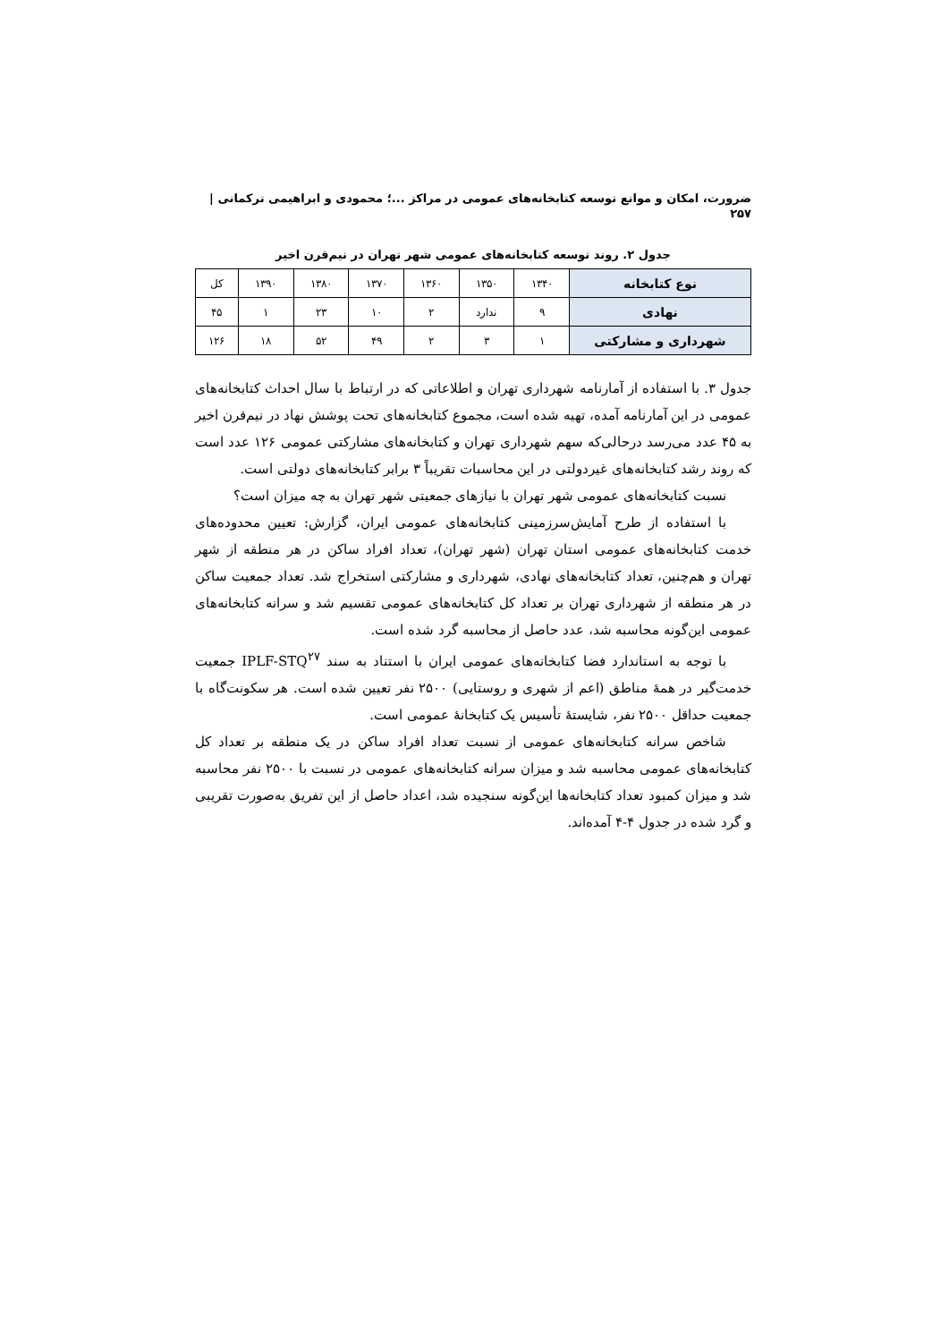ضرورت، امکان و موانع توسعه کتابخانه‌های عمومی در مراکز ...؛ محمودی و ابراهیمی ترکمانی | ۲۵۷
جدول ۲. روند توسعه کتابخانه‌های عمومی شهر تهران در نیم‌قرن اخیر
| نوع کتابخانه | ۱۳۴۰ | ۱۳۵۰ | ۱۳۶۰ | ۱۳۷۰ | ۱۳۸۰ | ۱۳۹۰ | کل |
| نهادی | ۹ | ندارد | ۲ | ۱۰ | ۲۳ | ۱ | ۴۵ |
| شهرداری و مشارکتی | ۱ | ۳ | ۲ | ۴۹ | ۵۲ | ۱۸ | ۱۲۶ |
جدول ۳. با استفاده از آمارنامه شهرداری تهران و اطلاعاتی که در ارتباط با سال احداث کتابخانه‌های عمومی در این آمارنامه آمده، تهیه شده است، مجموع کتابخانه‌های تحت پوشش نهاد در نیم‌قرن اخیر به ۴۵ عدد می‌رسد درحالی‌که سهم شهرداری تهران و کتابخانه‌های مشارکتی عمومی ۱۲۶ عدد است که روند رشد کتابخانه‌های غیردولتی در این محاسبات تقریباً ۳ برابر کتابخانه‌های دولتی است.
نسبت کتابخانه‌های عمومی شهر تهران با نیازهای جمعیتی شهر تهران به چه میزان است؟
با استفاده از طرح آمایش‌سرزمینی کتابخانه‌های عمومی ایران، گزارش: تعیین محدوده‌های خدمت کتابخانه‌های عمومی استان تهران (شهر تهران)، تعداد افراد ساکن در هر منطقه از شهر تهران و هم‌چنین، تعداد کتابخانه‌های نهادی، شهرداری و مشارکتی استخراج شد. تعداد جمعیت ساکن در هر منطقه از شهرداری تهران بر تعداد کل کتابخانه‌های عمومی تقسیم شد و سرانه کتابخانه‌های عمومی این‌گونه محاسبه شد، عدد حاصل از محاسبه گرد شده است.
با توجه به استاندارد فضا کتابخانه‌های عمومی ایران با استناد به سند IPLF-STQ<sup>۲۷</sup> جمعیت خدمت‌گیر در همهٔ مناطق (اعم از شهری و روستایی) ۲۵۰۰ نفر تعیین شده است. هر سکونت‌گاه با جمعیت حداقل ۲۵۰۰ نفر، شایستهٔ تأسیس یک کتابخانهٔ عمومی است.
شاخص سرانه کتابخانه‌های عمومی از نسبت تعداد افراد ساکن در یک منطقه بر تعداد کل کتابخانه‌های عمومی محاسبه شد و میزان سرانه کتابخانه‌های عمومی در نسبت با ۲۵۰۰ نفر محاسبه شد و میزان کمبود تعداد کتابخانه‌ها این‌گونه سنجیده شد، اعداد حاصل از این تفریق به‌صورت تقریبی و گرد شده در جدول ۴-۴ آمده‌اند.